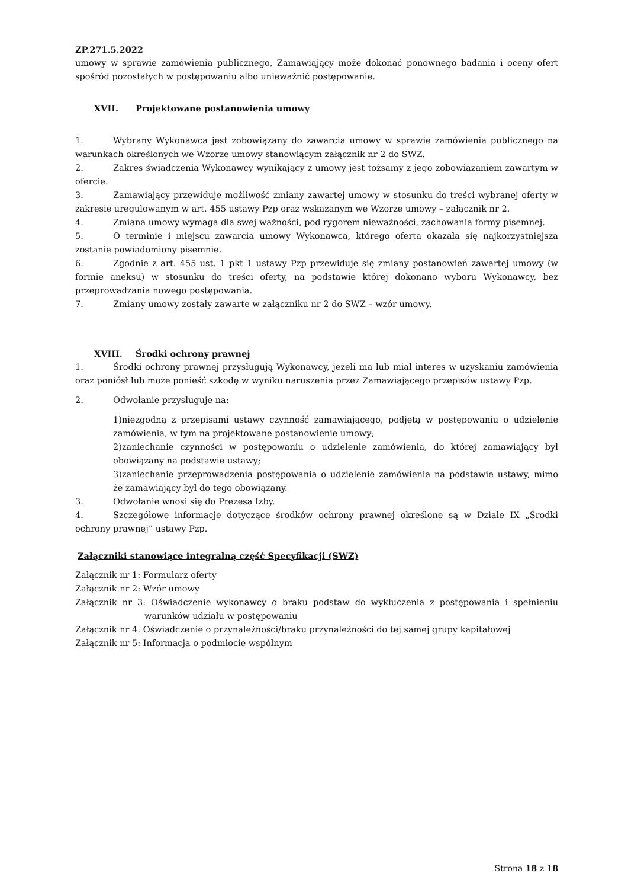ZP.271.5.2022
umowy w sprawie zamówienia publicznego, Zamawiający może dokonać ponownego badania i oceny ofert spośród pozostałych w postępowaniu albo unieważnić postępowanie.
XVII. Projektowane postanowienia umowy
1. Wybrany Wykonawca jest zobowiązany do zawarcia umowy w sprawie zamówienia publicznego na warunkach określonych we Wzorze umowy stanowiącym załącznik nr 2 do SWZ.
2. Zakres świadczenia Wykonawcy wynikający z umowy jest tożsamy z jego zobowiązaniem zawartym w ofercie.
3. Zamawiający przewiduje możliwość zmiany zawartej umowy w stosunku do treści wybranej oferty w zakresie uregulowanym w art. 455 ustawy Pzp oraz wskazanym we Wzorze umowy – załącznik nr 2.
4. Zmiana umowy wymaga dla swej ważności, pod rygorem nieważności, zachowania formy pisemnej.
5. O terminie i miejscu zawarcia umowy Wykonawca, którego oferta okazała się najkorzystniejsza zostanie powiadomiony pisemnie.
6. Zgodnie z art. 455 ust. 1 pkt 1 ustawy Pzp przewiduje się zmiany postanowień zawartej umowy (w formie aneksu) w stosunku do treści oferty, na podstawie której dokonano wyboru Wykonawcy, bez przeprowadzania nowego postępowania.
7. Zmiany umowy zostały zawarte w załączniku nr 2 do SWZ – wzór umowy.
XVIII. Środki ochrony prawnej
1. Środki ochrony prawnej przysługują Wykonawcy, jeżeli ma lub miał interes w uzyskaniu zamówienia oraz poniósł lub może ponieść szkodę w wyniku naruszenia przez Zamawiającego przepisów ustawy Pzp.
2. Odwołanie przysługuje na:
1)niezgodną z przepisami ustawy czynność zamawiającego, podjętą w postępowaniu o udzielenie zamówienia, w tym na projektowane postanowienie umowy;
2)zaniechanie czynności w postępowaniu o udzielenie zamówienia, do której zamawiający był obowiązany na podstawie ustawy;
3)zaniechanie przeprowadzenia postępowania o udzielenie zamówienia na podstawie ustawy, mimo że zamawiający był do tego obowiązany.
3. Odwołanie wnosi się do Prezesa Izby.
4. Szczegółowe informacje dotyczące środków ochrony prawnej określone są w Dziale IX „Środki ochrony prawnej” ustawy Pzp.
Załączniki stanowiące integralną część Specyfikacji (SWZ)
Załącznik nr 1: Formularz oferty
Załącznik nr 2: Wzór umowy
Załącznik nr 3: Oświadczenie wykonawcy o braku podstaw do wykluczenia z postępowania i spełnieniu warunków udziału w postępowaniu
Załącznik nr 4: Oświadczenie o przynależności/braku przynależności do tej samej grupy kapitałowej
Załącznik nr 5: Informacja o podmiocie wspólnym
Strona 18 z 18